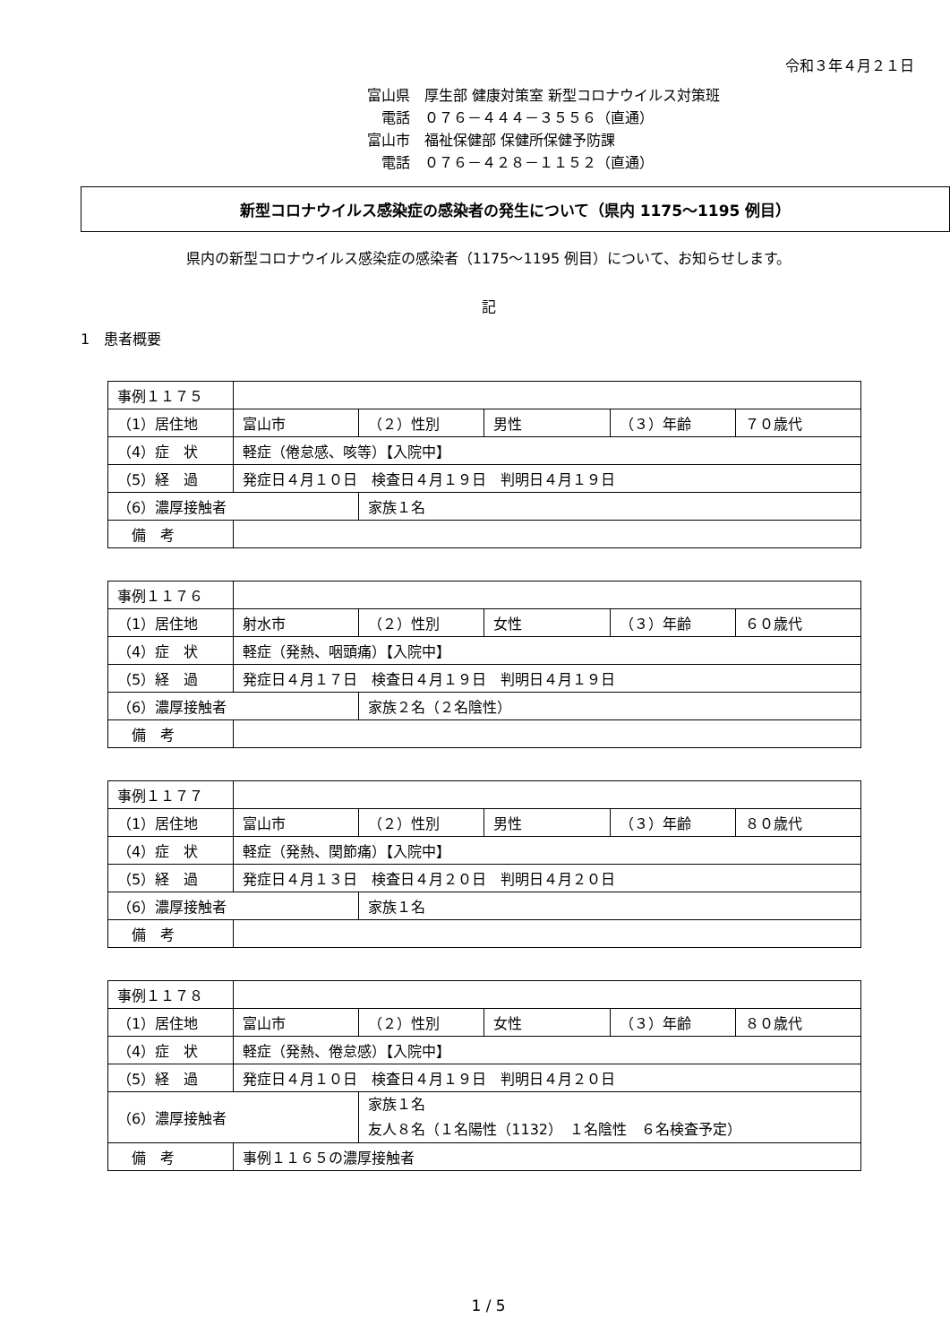令和３年４月２１日
富山県　厚生部 健康対策室 新型コロナウイルス対策班
　電話　０７６－４４４－３５５６（直通）
富山市　福祉保健部 保健所保健予防課
　電話　０７６－４２８－１１５２（直通）
新型コロナウイルス感染症の感染者の発生について（県内 1175～1195 例目）
県内の新型コロナウイルス感染症の感染者（1175～1195 例目）について、お知らせします。
記
1　患者概要
| 事例１１７５ | | | | | |
| （1）居住地 | 富山市 | （２）性別 | 男性 | （３）年齢 | ７０歳代 |
| （4）症 状 | 軽症（倦怠感、咳等）【入院中】 | | | | |
| （5）経 過 | 発症日４月１０日 検査日４月１９日 判明日４月１９日 | | | | |
| （6）濃厚接触者 | | 家族１名 | | | |
| 備 考 | | | | | |
| 事例１１７６ | | | | | |
| （1）居住地 | 射水市 | （２）性別 | 女性 | （３）年齢 | ６０歳代 |
| （4）症 状 | 軽症（発熱、咽頭痛）【入院中】 | | | | |
| （5）経 過 | 発症日４月１７日 検査日４月１９日 判明日４月１９日 | | | | |
| （6）濃厚接触者 | | 家族２名（２名陰性） | | | |
| 備 考 | | | | | |
| 事例１１７７ | | | | | |
| （1）居住地 | 富山市 | （２）性別 | 男性 | （３）年齢 | ８０歳代 |
| （4）症 状 | 軽症（発熱、関節痛）【入院中】 | | | | |
| （5）経 過 | 発症日４月１３日 検査日４月２０日 判明日４月２０日 | | | | |
| （6）濃厚接触者 | | 家族１名 | | | |
| 備 考 | | | | | |
| 事例１１７８ | | | | | |
| （1）居住地 | 富山市 | （２）性別 | 女性 | （３）年齢 | ８０歳代 |
| （4）症 状 | 軽症（発熱、倦怠感）【入院中】 | | | | |
| （5）経 過 | 発症日４月１０日 検査日４月１９日 判明日４月２０日 | | | | |
| （6）濃厚接触者 | | 家族１名 友人８名（１名陽性（1132） １名陰性 ６名検査予定） | | | |
| 備 考 | 事例１１６５の濃厚接触者 | | | | |
1 / 5